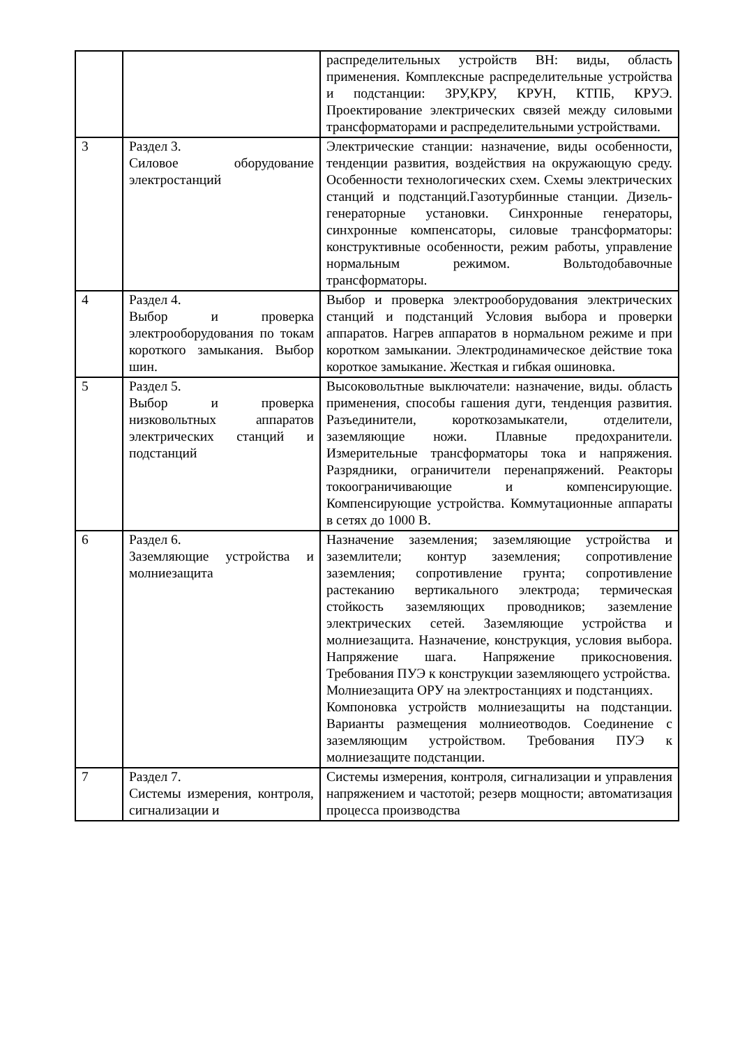| | | распределительных устройств ВН: виды, область применения. Комплексные распределительные устройства и подстанции: ЗРУ,КРУ, КРУН, КТПБ, КРУЭ. Проектирование электрических связей между силовыми трансформаторами и распределительными устройствами. |
| 3 | Раздел 3. Силовое оборудование электростанций | Электрические станции: назначение, виды особенности, тенденции развития, воздействия на окружающую среду. Особенности технологических схем. Схемы электрических станций и подстанций.Газотурбинные станции. Дизель-генераторные установки. Синхронные генераторы, синхронные компенсаторы, силовые трансформаторы: конструктивные особенности, режим работы, управление нормальным режимом. Вольтодобавочные трансформаторы. |
| 4 | Раздел 4. Выбор и проверка электрооборудования по токам короткого замыкания. Выбор шин. | Выбор и проверка электрооборудования электрических станций и подстанций Условия выбора и проверки аппаратов. Нагрев аппаратов в нормальном режиме и при коротком замыкании. Электродинамическое действие тока короткое замыкание. Жесткая и гибкая ошиновка. |
| 5 | Раздел 5. Выбор и проверка низковольтных аппаратов электрических станций и подстанций | Высоковольтные выключатели: назначение, виды. область применения, способы гашения дуги, тенденция развития. Разъединители, короткозамыкатели, отделители, заземляющие ножи. Плавные предохранители. Измерительные трансформаторы тока и напряжения. Разрядники, ограничители перенапряжений. Реакторы токоограничивающие и компенсирующие. Компенсирующие устройства. Коммутационные аппараты в сетях до 1000 В. |
| 6 | Раздел 6. Заземляющие устройства и молниезащита | Назначение заземления; заземляющие устройства и заземлители; контур заземления; сопротивление заземления; сопротивление грунта; сопротивление растеканию вертикального электрода; термическая стойкость заземляющих проводников; заземление электрических сетей. Заземляющие устройства и молниезащита. Назначение, конструкция, условия выбора. Напряжение шага. Напряжение прикосновения. Требования ПУЭ к конструкции заземляющего устройства. Молниезащита ОРУ на электростанциях и подстанциях. Компоновка устройств молниезащиты на подстанции. Варианты размещения молниеотводов. Соединение с заземляющим устройством. Требования ПУЭ к молниезащите подстанции. |
| 7 | Раздел 7. Системы измерения, контроля, сигнализации и | Системы измерения, контроля, сигнализации и управления напряжением и частотой; резерв мощности; автоматизация процесса производства |